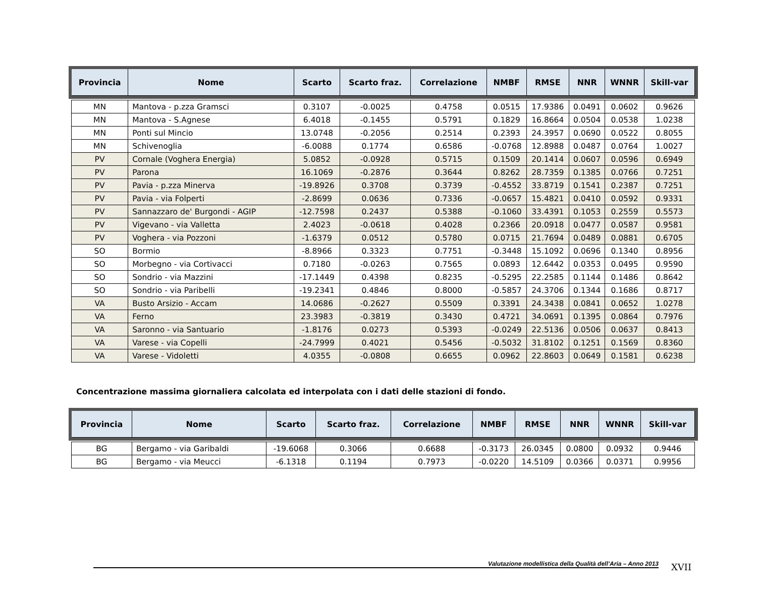| Provincia | Nome | Scarto | Scarto fraz. | Correlazione | NMBF | RMSE | NNR | WNNR | Skill-var |
| --- | --- | --- | --- | --- | --- | --- | --- | --- | --- |
| MN | Mantova - p.zza Gramsci | 0.3107 | -0.0025 | 0.4758 | 0.0515 | 17.9386 | 0.0491 | 0.0602 | 0.9626 |
| MN | Mantova - S.Agnese | 6.4018 | -0.1455 | 0.5791 | 0.1829 | 16.8664 | 0.0504 | 0.0538 | 1.0238 |
| MN | Ponti sul Mincio | 13.0748 | -0.2056 | 0.2514 | 0.2393 | 24.3957 | 0.0690 | 0.0522 | 0.8055 |
| MN | Schivenoglia | -6.0088 | 0.1774 | 0.6586 | -0.0768 | 12.8988 | 0.0487 | 0.0764 | 1.0027 |
| PV | Cornale (Voghera Energia) | 5.0852 | -0.0928 | 0.5715 | 0.1509 | 20.1414 | 0.0607 | 0.0596 | 0.6949 |
| PV | Parona | 16.1069 | -0.2876 | 0.3644 | 0.8262 | 28.7359 | 0.1385 | 0.0766 | 0.7251 |
| PV | Pavia - p.zza Minerva | -19.8926 | 0.3708 | 0.3739 | -0.4552 | 33.8719 | 0.1541 | 0.2387 | 0.7251 |
| PV | Pavia - via Folperti | -2.8699 | 0.0636 | 0.7336 | -0.0657 | 15.4821 | 0.0410 | 0.0592 | 0.9331 |
| PV | Sannazzaro de' Burgondi - AGIP | -12.7598 | 0.2437 | 0.5388 | -0.1060 | 33.4391 | 0.1053 | 0.2559 | 0.5573 |
| PV | Vigevano - via Valletta | 2.4023 | -0.0618 | 0.4028 | 0.2366 | 20.0918 | 0.0477 | 0.0587 | 0.9581 |
| PV | Voghera - via Pozzoni | -1.6379 | 0.0512 | 0.5780 | 0.0715 | 21.7694 | 0.0489 | 0.0881 | 0.6705 |
| SO | Bormio | -8.8966 | 0.3323 | 0.7751 | -0.3448 | 15.1092 | 0.0696 | 0.1340 | 0.8956 |
| SO | Morbegno - via Cortivacci | 0.7180 | -0.0263 | 0.7565 | 0.0893 | 12.6442 | 0.0353 | 0.0495 | 0.9590 |
| SO | Sondrio - via Mazzini | -17.1449 | 0.4398 | 0.8235 | -0.5295 | 22.2585 | 0.1144 | 0.1486 | 0.8642 |
| SO | Sondrio - via Paribelli | -19.2341 | 0.4846 | 0.8000 | -0.5857 | 24.3706 | 0.1344 | 0.1686 | 0.8717 |
| VA | Busto Arsizio - Accam | 14.0686 | -0.2627 | 0.5509 | 0.3391 | 24.3438 | 0.0841 | 0.0652 | 1.0278 |
| VA | Ferno | 23.3983 | -0.3819 | 0.3430 | 0.4721 | 34.0691 | 0.1395 | 0.0864 | 0.7976 |
| VA | Saronno - via Santuario | -1.8176 | 0.0273 | 0.5393 | -0.0249 | 22.5136 | 0.0506 | 0.0637 | 0.8413 |
| VA | Varese - via Copelli | -24.7999 | 0.4021 | 0.5456 | -0.5032 | 31.8102 | 0.1251 | 0.1569 | 0.8360 |
| VA | Varese - Vidoletti | 4.0355 | -0.0808 | 0.6655 | 0.0962 | 22.8603 | 0.0649 | 0.1581 | 0.6238 |
Concentrazione massima giornaliera calcolata ed interpolata con i dati delle stazioni di fondo.
| Provincia | Nome | Scarto | Scarto fraz. | Correlazione | NMBF | RMSE | NNR | WNNR | Skill-var |
| --- | --- | --- | --- | --- | --- | --- | --- | --- | --- |
| BG | Bergamo - via Garibaldi | -19.6068 | 0.3066 | 0.6688 | -0.3173 | 26.0345 | 0.0800 | 0.0932 | 0.9446 |
| BG | Bergamo - via Meucci | -6.1318 | 0.1194 | 0.7973 | -0.0220 | 14.5109 | 0.0366 | 0.0371 | 0.9956 |
Valutazione modellistica della Qualità dell’Aria – Anno 2013 XVII